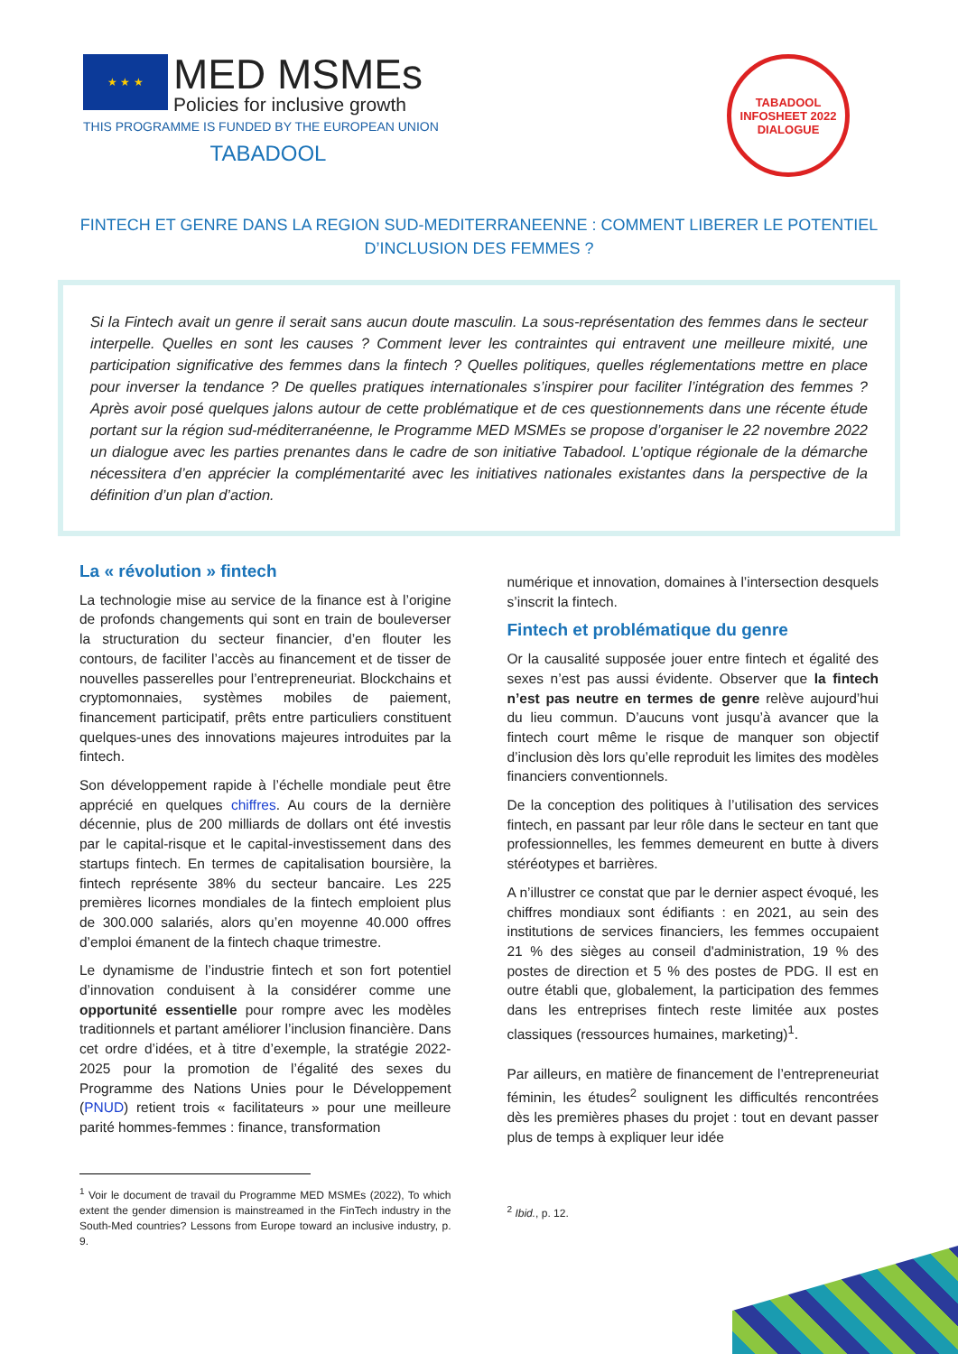★ ★ ★
MED MSMEs Policies for inclusive growth
THIS PROGRAMME IS FUNDED BY THE EUROPEAN UNION
TABADOOL
TABADOOL
INFOSHEET 2022
DIALOGUE
FINTECH ET GENRE DANS LA REGION SUD-MEDITERRANEENNE : COMMENT LIBERER LE POTENTIEL D’INCLUSION DES FEMMES ?
Si la Fintech avait un genre il serait sans aucun doute masculin. La sous-représentation des femmes dans le secteur interpelle. Quelles en sont les causes ? Comment lever les contraintes qui entravent une meilleure mixité, une participation significative des femmes dans la fintech ? Quelles politiques, quelles réglementations mettre en place pour inverser la tendance ? De quelles pratiques internationales s’inspirer pour faciliter l’intégration des femmes ? Après avoir posé quelques jalons autour de cette problématique et de ces questionnements dans une récente étude portant sur la région sud-méditerranéenne, le Programme MED MSMEs se propose d’organiser le 22 novembre 2022 un dialogue avec les parties prenantes dans le cadre de son initiative Tabadool. L’optique régionale de la démarche nécessitera d’en apprécier la complémentarité avec les initiatives nationales existantes dans la perspective de la définition d’un plan d’action.
La « révolution » fintech
La technologie mise au service de la finance est à l’origine de profonds changements qui sont en train de bouleverser la structuration du secteur financier, d’en flouter les contours, de faciliter l’accès au financement et de tisser de nouvelles passerelles pour l’entrepreneuriat. Blockchains et cryptomonnaies, systèmes mobiles de paiement, financement participatif, prêts entre particuliers constituent quelques-unes des innovations majeures introduites par la fintech.
Son développement rapide à l’échelle mondiale peut être apprécié en quelques chiffres. Au cours de la dernière décennie, plus de 200 milliards de dollars ont été investis par le capital-risque et le capital-investissement dans des startups fintech. En termes de capitalisation boursière, la fintech représente 38% du secteur bancaire. Les 225 premières licornes mondiales de la fintech emploient plus de 300.000 salariés, alors qu’en moyenne 40.000 offres d’emploi émanent de la fintech chaque trimestre.
Le dynamisme de l’industrie fintech et son fort potentiel d’innovation conduisent à la considérer comme une opportunité essentielle pour rompre avec les modèles traditionnels et partant améliorer l’inclusion financière. Dans cet ordre d’idées, et à titre d’exemple, la stratégie 2022-2025 pour la promotion de l’égalité des sexes du Programme des Nations Unies pour le Développement (PNUD) retient trois « facilitateurs » pour une meilleure parité hommes-femmes : finance, transformation
<sup>1</sup> Voir le document de travail du Programme MED MSMEs (2022), To which extent the gender dimension is mainstreamed in the FinTech industry in the South-Med countries? Lessons from Europe toward an inclusive industry, p. 9.
numérique et innovation, domaines à l’intersection desquels s’inscrit la fintech.
Fintech et problématique du genre
Or la causalité supposée jouer entre fintech et égalité des sexes n’est pas aussi évidente. Observer que la fintech n’est pas neutre en termes de genre relève aujourd’hui du lieu commun. D’aucuns vont jusqu’à avancer que la fintech court même le risque de manquer son objectif d’inclusion dès lors qu’elle reproduit les limites des modèles financiers conventionnels.
De la conception des politiques à l’utilisation des services fintech, en passant par leur rôle dans le secteur en tant que professionnelles, les femmes demeurent en butte à divers stéréotypes et barrières.
A n’illustrer ce constat que par le dernier aspect évoqué, les chiffres mondiaux sont édifiants : en 2021, au sein des institutions de services financiers, les femmes occupaient 21 % des sièges au conseil d'administration, 19 % des postes de direction et 5 % des postes de PDG. Il est en outre établi que, globalement, la participation des femmes dans les entreprises fintech reste limitée aux postes classiques (ressources humaines, marketing)<sup>1</sup>.
Par ailleurs, en matière de financement de l’entrepreneuriat féminin, les études<sup>2</sup> soulignent les difficultés rencontrées dès les premières phases du projet : tout en devant passer plus de temps à expliquer leur idée
<sup>2</sup> Ibid., p. 12.